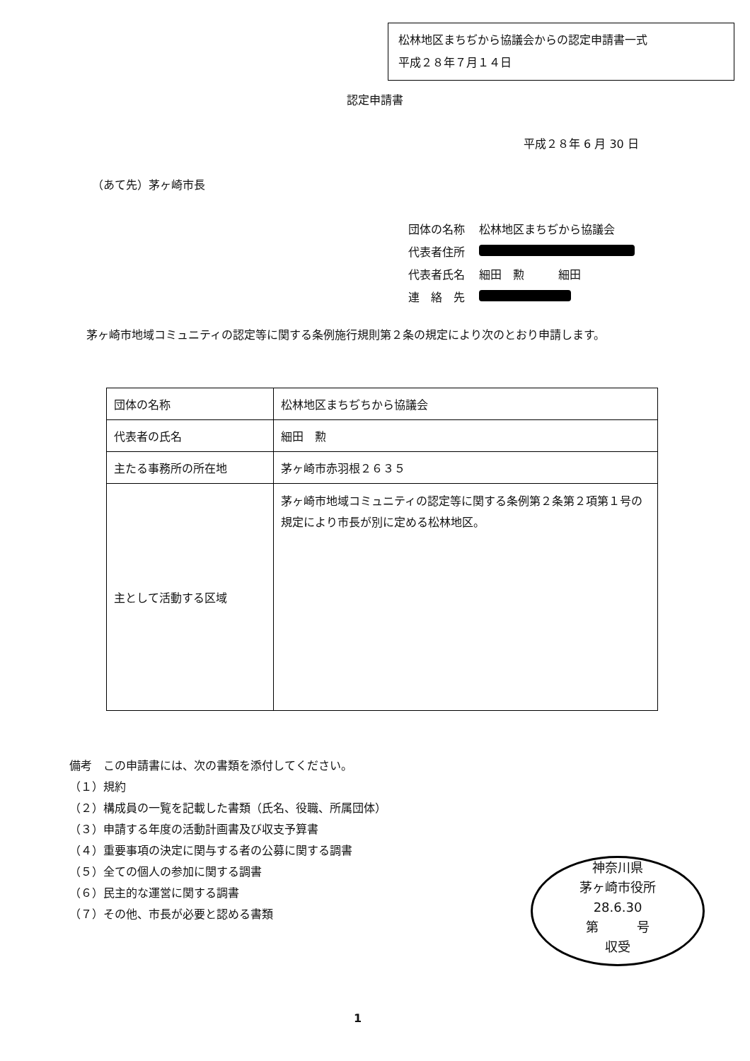松林地区まちぢから協議会からの認定申請書一式
平成２８年７月１４日
認定申請書
平成２８年 6 月 30 日
（あて先）茅ヶ崎市長
| 団体の名称 | 松林地区まちぢから協議会 |
| 代表者住所 | |
| 代表者氏名 | 細田 勲 細田 |
| 連 絡 先 | |
茅ヶ崎市地域コミュニティの認定等に関する条例施行規則第２条の規定により次のとおり申請します。
| 団体の名称 | 松林地区まちぢちから協議会 |
| 代表者の氏名 | 細田 勲 |
| 主たる事務所の所在地 | 茅ヶ崎市赤羽根２６３５ |
| 主として活動する区域 | 茅ヶ崎市地域コミュニティの認定等に関する条例第２条第２項第１号の規定により市長が別に定める松林地区。 |
備考　この申請書には、次の書類を添付してください。
（１）規約
（２）構成員の一覧を記載した書類（氏名、役職、所属団体）
（３）申請する年度の活動計画書及び収支予算書
（４）重要事項の決定に関与する者の公募に関する調書
（５）全ての個人の参加に関する調書
（６）民主的な運営に関する調書
（７）その他、市長が必要と認める書類
神奈川県
茅ヶ崎市役所
28.6.30
第　　　号
収受
1